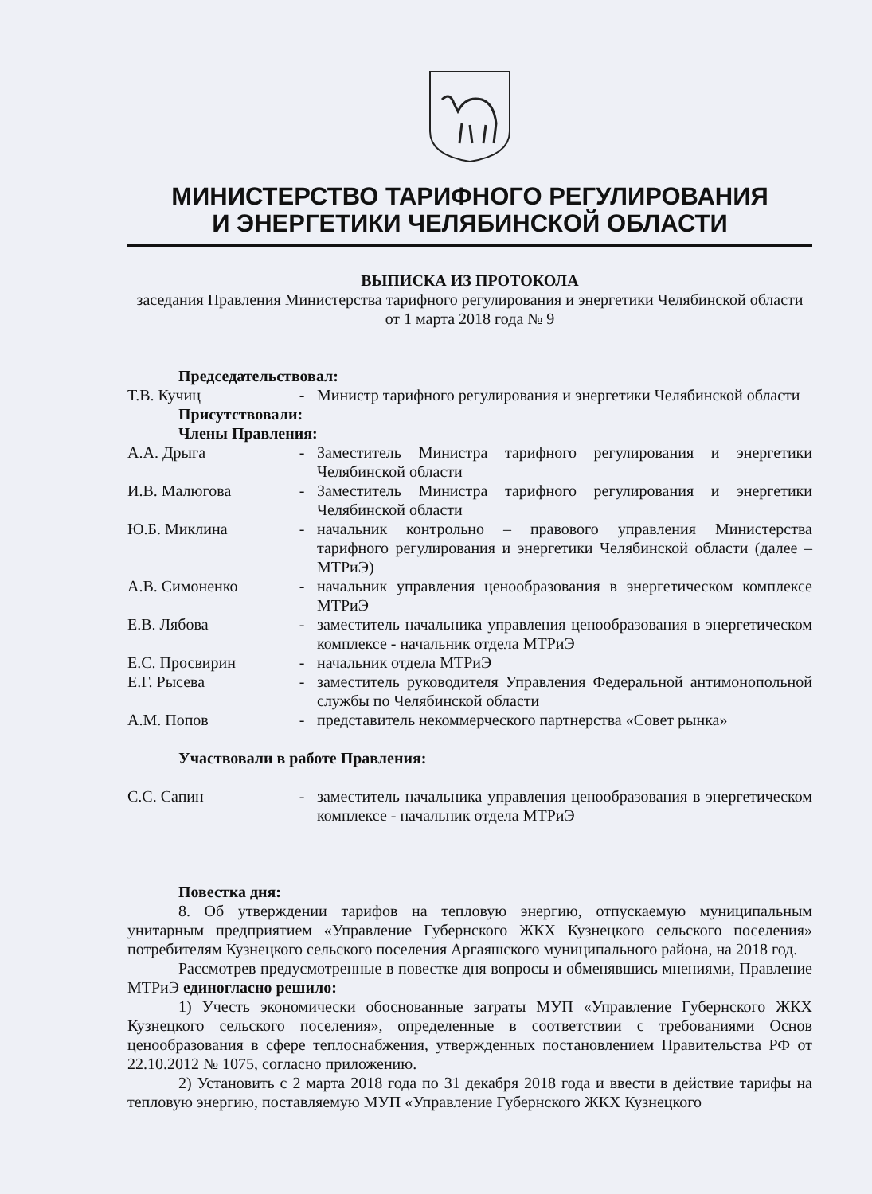МИНИСТЕРСТВО ТАРИФНОГО РЕГУЛИРОВАНИЯ
И ЭНЕРГЕТИКИ ЧЕЛЯБИНСКОЙ ОБЛАСТИ
ВЫПИСКА ИЗ ПРОТОКОЛА
заседания Правления Министерства тарифного регулирования и энергетики Челябинской области от 1 марта 2018 года № 9
Председательствовал:
| Т.В. Кучиц | - | Министр тарифного регулирования и энергетики Челябинской области |
Присутствовали:
Члены Правления:
| А.А. Дрыга | - | Заместитель Министра тарифного регулирования и энергетики Челябинской области |
| И.В. Малюгова | - | Заместитель Министра тарифного регулирования и энергетики Челябинской области |
| Ю.Б. Миклина | - | начальник контрольно – правового управления Министерства тарифного регулирования и энергетики Челябинской области (далее – МТРиЭ) |
| А.В. Симоненко | - | начальник управления ценообразования в энергетическом комплексе МТРиЭ |
| Е.В. Лябова | - | заместитель начальника управления ценообразования в энергетическом комплексе - начальник отдела МТРиЭ |
| Е.С. Просвирин | - | начальник отдела МТРиЭ |
| Е.Г. Рысева | - | заместитель руководителя Управления Федеральной антимонопольной службы по Челябинской области |
| А.М. Попов | - | представитель некоммерческого партнерства «Совет рынка» |
Участвовали в работе Правления:
| С.С. Сапин | - | заместитель начальника управления ценообразования в энергетическом комплексе - начальник отдела МТРиЭ |
Повестка дня:
8. Об утверждении тарифов на тепловую энергию, отпускаемую муниципальным унитарным предприятием «Управление Губернского ЖКХ Кузнецкого сельского поселения» потребителям Кузнецкого сельского поселения Аргаяшского муниципального района, на 2018 год.
Рассмотрев предусмотренные в повестке дня вопросы и обменявшись мнениями, Правление МТРиЭ единогласно решило:
1) Учесть экономически обоснованные затраты МУП «Управление Губернского ЖКХ Кузнецкого сельского поселения», определенные в соответствии с требованиями Основ ценообразования в сфере теплоснабжения, утвержденных постановлением Правительства РФ от 22.10.2012 № 1075, согласно приложению.
2) Установить с 2 марта 2018 года по 31 декабря 2018 года и ввести в действие тарифы на тепловую энергию, поставляемую МУП «Управление Губернского ЖКХ Кузнецкого